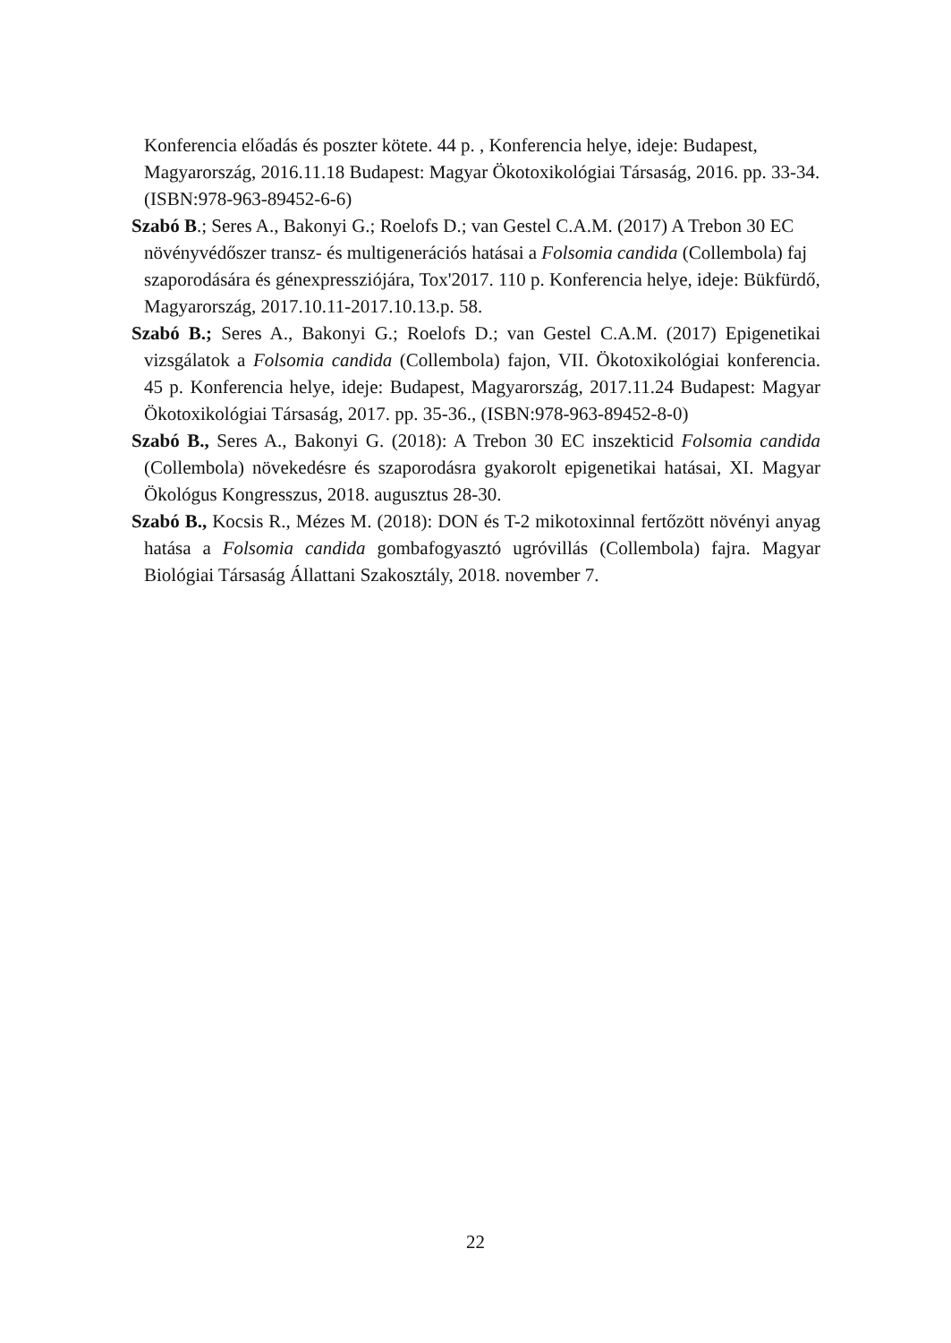Konferencia előadás és poszter kötete. 44 p. , Konferencia helye, ideje: Budapest, Magyarország, 2016.11.18 Budapest: Magyar Ökotoxikológiai Társaság, 2016. pp. 33-34. (ISBN:978-963-89452-6-6)
Szabó B.; Seres A., Bakonyi G.; Roelofs D.; van Gestel C.A.M. (2017) A Trebon 30 EC növényvédőszer transz- és multigenerációs hatásai a Folsomia candida (Collembola) faj szaporodására és génexpressziójára, Tox'2017. 110 p. Konferencia helye, ideje: Bükfürdő, Magyarország, 2017.10.11-2017.10.13.p. 58.
Szabó B.; Seres A., Bakonyi G.; Roelofs D.; van Gestel C.A.M. (2017) Epigenetikai vizsgálatok a Folsomia candida (Collembola) fajon, VII. Ökotoxikológiai konferencia. 45 p. Konferencia helye, ideje: Budapest, Magyarország, 2017.11.24 Budapest: Magyar Ökotoxikológiai Társaság, 2017. pp. 35-36., (ISBN:978-963-89452-8-0)
Szabó B., Seres A., Bakonyi G. (2018): A Trebon 30 EC inszekticid Folsomia candida (Collembola) növekedésre és szaporodásra gyakorolt epigenetikai hatásai, XI. Magyar Ökológus Kongresszus, 2018. augusztus 28-30.
Szabó B., Kocsis R., Mézes M. (2018): DON és T-2 mikotoxinnal fertőzött növényi anyag hatása a Folsomia candida gombafogyasztó ugróvillás (Collembola) fajra. Magyar Biológiai Társaság Állattani Szakosztály, 2018. november 7.
22